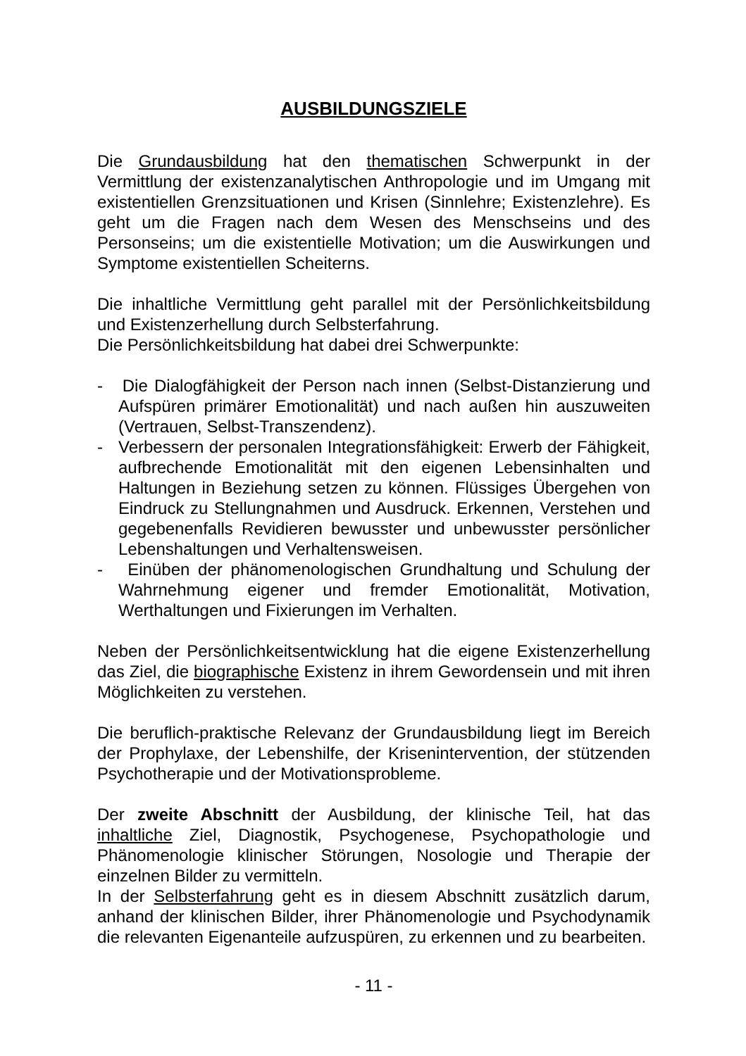AUSBILDUNGSZIELE
Die Grundausbildung hat den thematischen Schwerpunkt in der Vermittlung der existenzanalytischen Anthropologie und im Umgang mit existentiellen Grenzsituationen und Krisen (Sinnlehre; Existenzlehre). Es geht um die Fragen nach dem Wesen des Menschseins und des Personseins; um die existentielle Motivation; um die Auswirkungen und Symptome existentiellen Scheiterns.
Die inhaltliche Vermittlung geht parallel mit der Persönlichkeitsbildung und Existenzerhellung durch Selbsterfahrung.
Die Persönlichkeitsbildung hat dabei drei Schwerpunkte:
- Die Dialogfähigkeit der Person nach innen (Selbst-Distanzierung und Aufspüren primärer Emotionalität) und nach außen hin auszuweiten (Vertrauen, Selbst-Transzendenz).
- Verbessern der personalen Integrationsfähigkeit: Erwerb der Fähigkeit, aufbrechende Emotionalität mit den eigenen Lebensinhalten und Haltungen in Beziehung setzen zu können. Flüssiges Übergehen von Eindruck zu Stellungnahmen und Ausdruck. Erkennen, Verstehen und gegebenenfalls Revidieren bewusster und unbewusster persönlicher Lebenshaltungen und Verhaltensweisen.
- Einüben der phänomenologischen Grundhaltung und Schulung der Wahrnehmung eigener und fremder Emotionalität, Motivation, Werthaltungen und Fixierungen im Verhalten.
Neben der Persönlichkeitsentwicklung hat die eigene Existenzerhellung das Ziel, die biographische Existenz in ihrem Gewordensein und mit ihren Möglichkeiten zu verstehen.
Die beruflich-praktische Relevanz der Grundausbildung liegt im Bereich der Prophylaxe, der Lebenshilfe, der Krisenintervention, der stützenden Psychotherapie und der Motivationsprobleme.
Der zweite Abschnitt der Ausbildung, der klinische Teil, hat das inhaltliche Ziel, Diagnostik, Psychogenese, Psychopathologie und Phänomenologie klinischer Störungen, Nosologie und Therapie der einzelnen Bilder zu vermitteln.
In der Selbsterfahrung geht es in diesem Abschnitt zusätzlich darum, anhand der klinischen Bilder, ihrer Phänomenologie und Psychodynamik die relevanten Eigenanteile aufzuspüren, zu erkennen und zu bearbeiten.
- 11 -